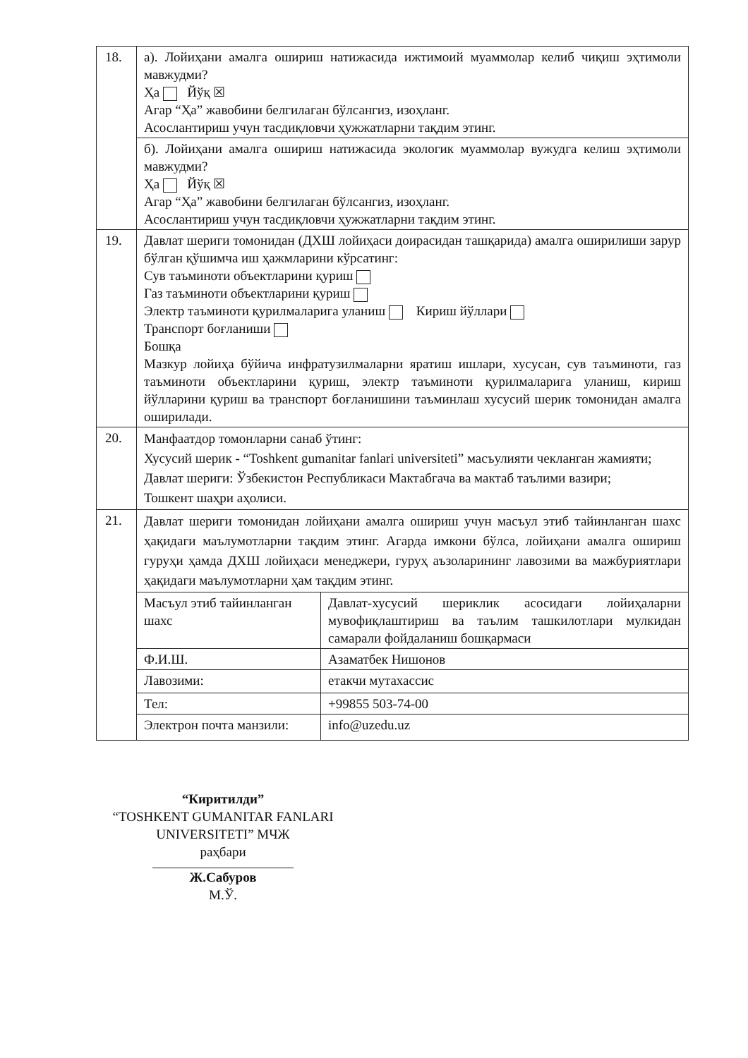| 18. | а). Лойиҳани амалга ошириш натижасида ижтимоий муаммолар келиб чиқиш эҳтимоли мавжудми? Ҳа Йўқ ☒ Агар “Ҳа” жавобини белгилаган бўлсангиз, изоҳланг. Асослантириш учун тасдиқловчи ҳужжатларни тақдим этинг. |
| | б). Лойиҳани амалга ошириш натижасида экологик муаммолар вужудга келиш эҳтимоли мавжудми? Ҳа Йўқ ☒ Агар “Ҳа” жавобини белгилаган бўлсангиз, изоҳланг. Асослантириш учун тасдиқловчи ҳужжатларни тақдим этинг. |
| 19. | Давлат шериги томонидан (ДХШ лойиҳаси доирасидан ташқарида) амалга оширилиши зарур бўлган қўшимча иш ҳажмларини кўрсатинг: Сув таъминоти объектларини қуриш Газ таъминоти объектларини қуриш Электр таъминоти қурилмаларига уланиш Кириш йўллари Транспорт боғланиши Бошқа Мазкур лойиҳа бўйича инфратузилмаларни яратиш ишлари, хусусан, сув таъминоти, газ таъминоти объектларини қуриш, электр таъминоти қурилмаларига уланиш, кириш йўлларини қуриш ва транспорт боғланишини таъминлаш хусусий шерик томонидан амалга оширилади. |
| 20. | Манфаатдор томонларни санаб ўтинг: Хусусий шерик - “Toshkent gumanitar fanlari universiteti” масъулияти чекланган жамияти; Давлат шериги: Ўзбекистон Республикаси Мактабгача ва мактаб таълими вазири; Тошкент шаҳри аҳолиси. |
| 21. | Давлат шериги томонидан лойиҳани амалга ошириш учун масъул этиб тайинланган шахс ҳақидаги маълумотларни тақдим этинг. Агарда имкони бўлса, лойиҳани амалга ошириш гуруҳи ҳамда ДХШ лойиҳаси менеджери, гуруҳ аъзоларининг лавозими ва мажбуриятлари ҳақидаги маълумотларни ҳам тақдим этинг. / Масъул этиб тайинланган шахс / Давлат-хусусий шериклик асосидаги лойиҳаларни мувофиқлаштириш ва таълим ташкилотлари мулкидан самарали фойдаланиш бошқармаси / / Ф.И.Ш. / Азаматбек Нишонов / / Лавозими: / етакчи мутахассис / / Тел: / +99855 503-74-00 / / Электрон почта манзили: / info@uzedu.uz / |
“Киритилди”
“TOSHKENT GUMANITAR FANLARI UNIVERSITETI” МЧЖ
раҳбари
Ж.Сабуров
М.Ў.